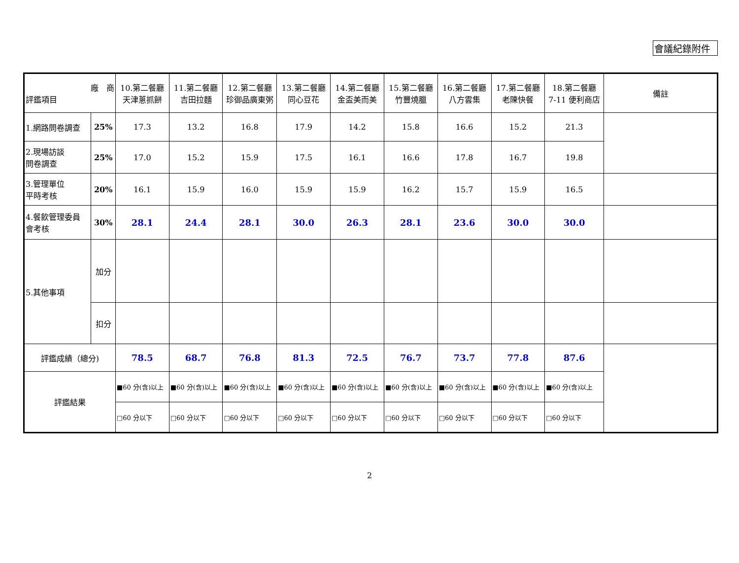會議紀錄附件
| 廠 商 評鑑項目 | | 10.第二餐廳 天津蔥抓餅 | 11.第二餐廳 吉田拉麵 | 12.第二餐廳 珍御品廣東粥 | 13.第二餐廳 同心豆花 | 14.第二餐廳 金盃美而美 | 15.第二餐廳 竹豐燒臘 | 16.第二餐廳 八方雲集 | 17.第二餐廳 老陳快餐 | 18.第二餐廳 7-11 便利商店 | 備註 |
| --- | --- | --- | --- | --- | --- | --- | --- | --- | --- | --- | --- |
| 1.網路問卷調查 | 25% | 17.3 | 13.2 | 16.8 | 17.9 | 14.2 | 15.8 | 16.6 | 15.2 | 21.3 | |
| 2.現場訪談 問卷調查 | 25% | 17.0 | 15.2 | 15.9 | 17.5 | 16.1 | 16.6 | 17.8 | 16.7 | 19.8 | |
| 3.管理單位 平時考核 | 20% | 16.1 | 15.9 | 16.0 | 15.9 | 15.9 | 16.2 | 15.7 | 15.9 | 16.5 | |
| 4.餐飲管理委員 會考核 | 30% | 28.1 | 24.4 | 28.1 | 30.0 | 26.3 | 28.1 | 23.6 | 30.0 | 30.0 | |
| 5.其他事項 | 加分 | | | | | | | | | | |
| | 扣分 | | | | | | | | | | |
| 評鑑成績（總分) | | 78.5 | 68.7 | 76.8 | 81.3 | 72.5 | 76.7 | 73.7 | 77.8 | 87.6 | |
| 評鑑結果 | | ■60 分(含)以上 | ■60 分(含)以上 | ■60 分(含)以上 | ■60 分(含)以上 | ■60 分(含)以上 | ■60 分(含)以上 | ■60 分(含)以上 | ■60 分(含)以上 | ■60 分(含)以上 | |
| | | □60 分以下 | □60 分以下 | □60 分以下 | □60 分以下 | □60 分以下 | □60 分以下 | □60 分以下 | □60 分以下 | □60 分以下 | |
2